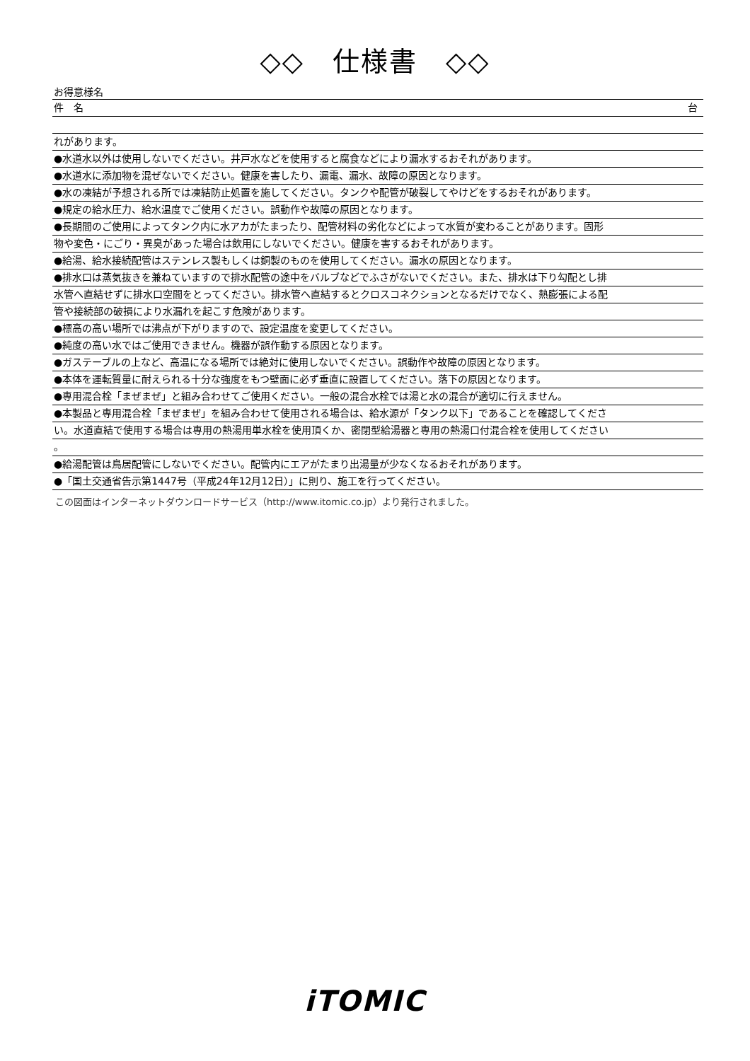◇◇　仕様書　◇◇
お得意様名
件　名 台
れがあります。
●水道水以外は使用しないでください。井戸水などを使用すると腐食などにより漏水するおそれがあります。
●水道水に添加物を混ぜないでください。健康を害したり、漏電、漏水、故障の原因となります。
●水の凍結が予想される所では凍結防止処置を施してください。タンクや配管が破裂してやけどをするおそれがあります。
●規定の給水圧力、給水温度でご使用ください。誤動作や故障の原因となります。
●長期間のご使用によってタンク内に水アカがたまったり、配管材料の劣化などによって水質が変わることがあります。固形
物や変色・にごり・異臭があった場合は飲用にしないでください。健康を害するおそれがあります。
●給湯、給水接続配管はステンレス製もしくは銅製のものを使用してください。漏水の原因となります。
●排水口は蒸気抜きを兼ねていますので排水配管の途中をバルブなどでふさがないでください。また、排水は下り勾配とし排
水管へ直結せずに排水口空間をとってください。排水管へ直結するとクロスコネクションとなるだけでなく、熱膨張による配
管や接続部の破損により水漏れを起こす危険があります。
●標高の高い場所では沸点が下がりますので、設定温度を変更してください。
●純度の高い水ではご使用できません。機器が誤作動する原因となります。
●ガステーブルの上など、高温になる場所では絶対に使用しないでください。誤動作や故障の原因となります。
●本体を運転質量に耐えられる十分な強度をもつ壁面に必ず垂直に設置してください。落下の原因となります。
●専用混合栓「まぜまぜ」と組み合わせてご使用ください。一般の混合水栓では湯と水の混合が適切に行えません。
●本製品と専用混合栓「まぜまぜ」を組み合わせて使用される場合は、給水源が「タンク以下」であることを確認してくださ
い。水道直結で使用する場合は専用の熱湯用単水栓を使用頂くか、密閉型給湯器と専用の熱湯口付混合栓を使用してください
。
●給湯配管は鳥居配管にしないでください。配管内にエアがたまり出湯量が少なくなるおそれがあります。
●「国土交通省告示第1447号（平成24年12月12日）」に則り、施工を行ってください。
この図面はインターネットダウンロードサービス（http://www.itomic.co.jp）より発行されました。
iTOMIC